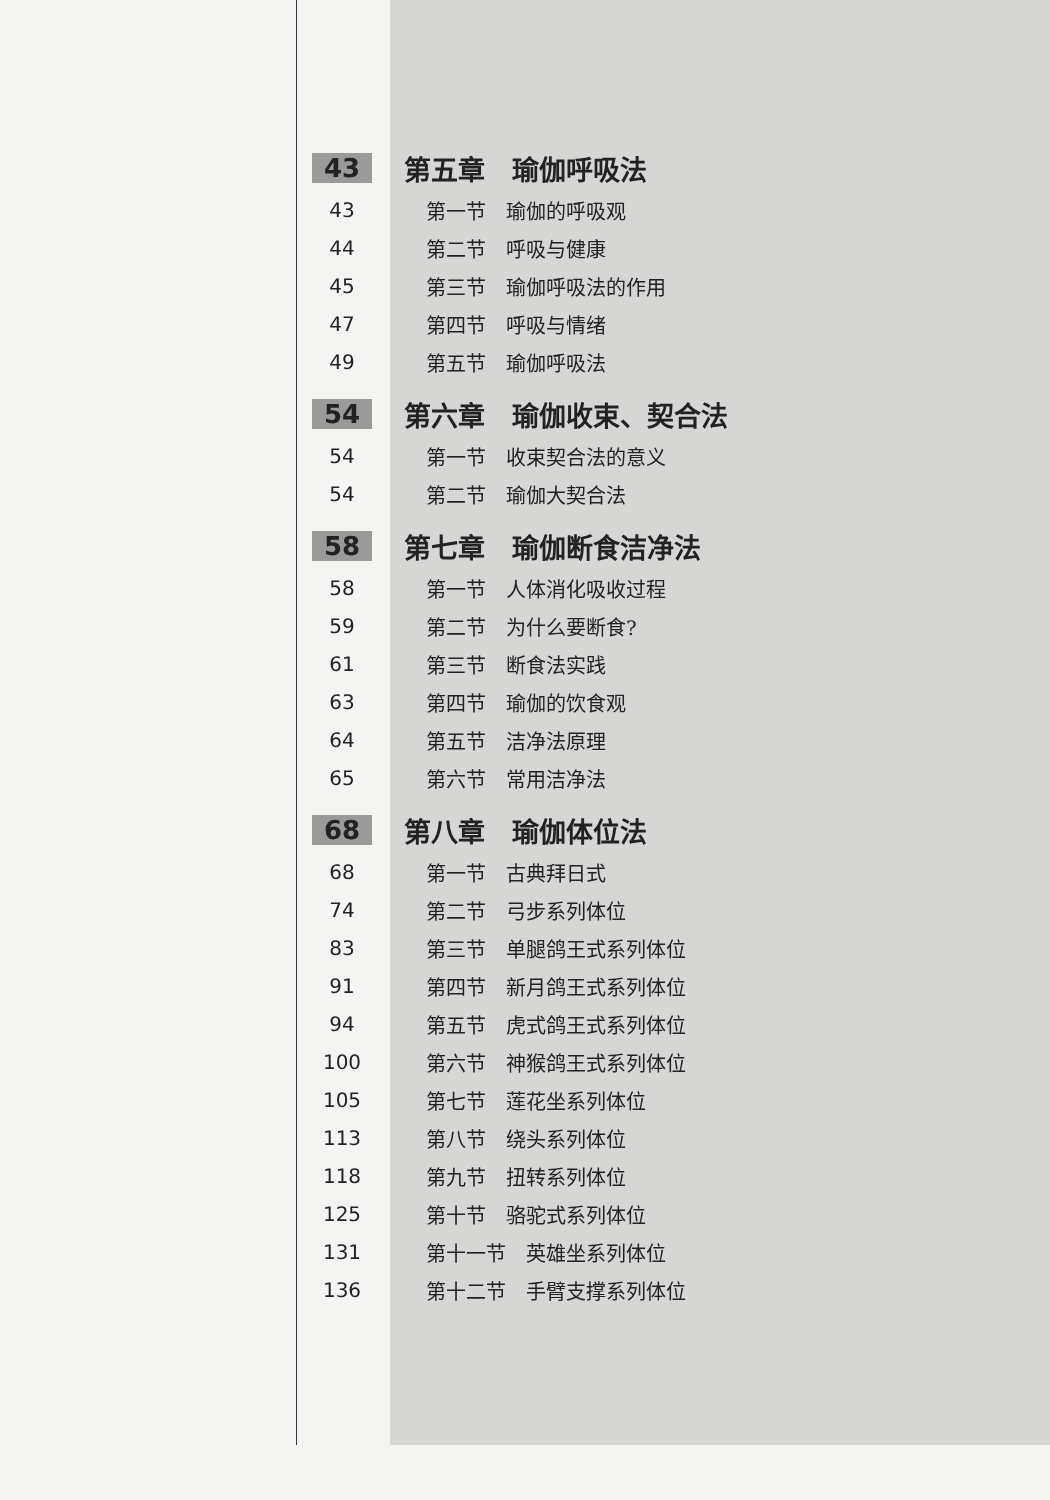43 第五章　瑜伽呼吸法
43 第一节　瑜伽的呼吸观
44 第二节　呼吸与健康
45 第三节　瑜伽呼吸法的作用
47 第四节　呼吸与情绪
49 第五节　瑜伽呼吸法
54 第六章　瑜伽收束、契合法
54 第一节　收束契合法的意义
54 第二节　瑜伽大契合法
58 第七章　瑜伽断食洁净法
58 第一节　人体消化吸收过程
59 第二节　为什么要断食?
61 第三节　断食法实践
63 第四节　瑜伽的饮食观
64 第五节　洁净法原理
65 第六节　常用洁净法
68 第八章　瑜伽体位法
68 第一节　古典拜日式
74 第二节　弓步系列体位
83 第三节　单腿鸽王式系列体位
91 第四节　新月鸽王式系列体位
94 第五节　虎式鸽王式系列体位
100 第六节　神猴鸽王式系列体位
105 第七节　莲花坐系列体位
113 第八节　绕头系列体位
118 第九节　扭转系列体位
125 第十节　骆驼式系列体位
131 第十一节　英雄坐系列体位
136 第十二节　手臂支撑系列体位